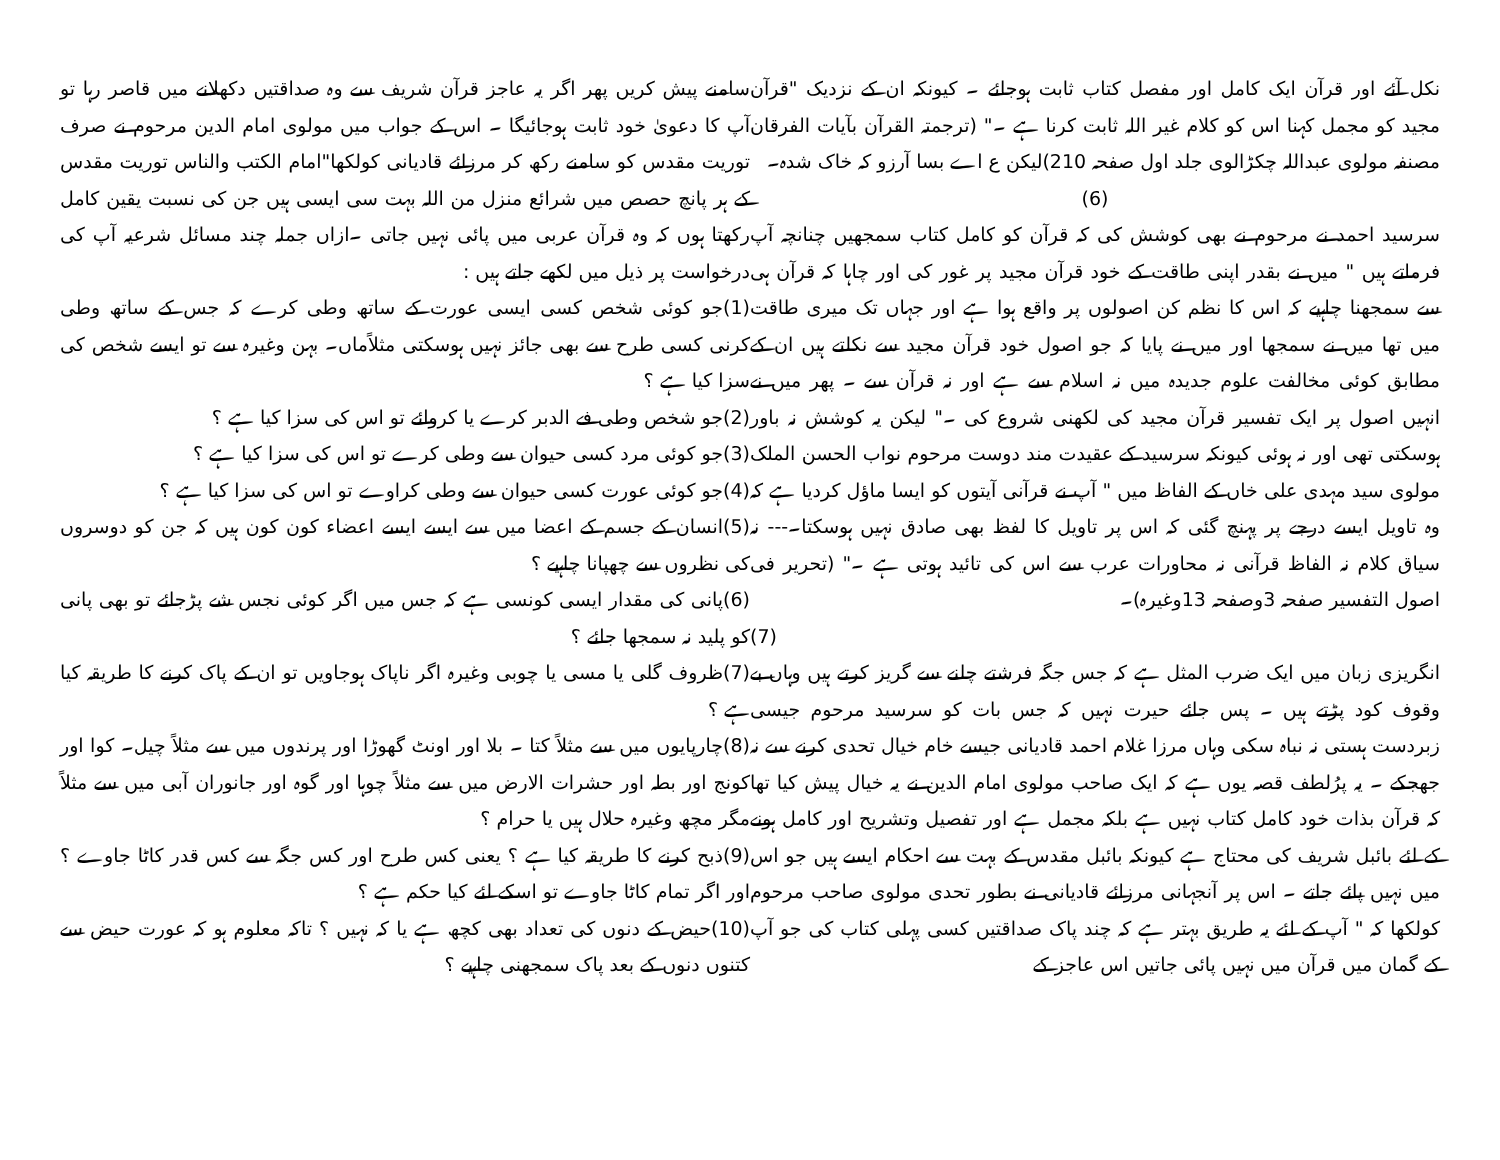نکل آئے اور قرآن ایک کامل اور مفصل کتاب ثابت ہوجائے ۔ کیونکہ ان کے نزدیک "قرآن مجید کو مجمل کہنا اس کو کلام غیر اللہ ثابت کرنا ہے ۔" (ترجمتہ القرآن بآیات الفرقان مصنفہ مولوی عبداللہ چکڑالوی جلد اول صفحہ 210)لیکن ع اے بسا آرزو کہ خاک شدہ۔
(6)
سرسید احمد نے مرحوم نے بھی کوشش کی کہ قرآن کو کامل کتاب سمجھیں چنانچہ آپ فرماتے ہیں " میں نے بقدر اپنی طاقت کے خود قرآن مجید پر غور کی اور چاہا کہ قرآن ہی سے سمجھنا چاہیے کہ اس کا نظم کن اصولوں پر واقع ہوا ہے اور جہاں تک میری طاقت میں تھا میں نے سمجھا اور میں نے پایا کہ جو اصول خود قرآن مجید سے نکلتے ہیں ان کے مطابق کوئی مخالفت علوم جدیدہ میں نہ اسلام سے ہے اور نہ قرآن سے ۔ پھر میں نے انہیں اصول پر ایک تفسیر قرآن مجید کی لکھنی شروع کی ۔" لیکن یہ کوشش نہ باور ہوسکتی تھی اور نہ ہوئی کیونکہ سرسید کے عقیدت مند دوست مرحوم نواب الحسن الملک مولوی سید مہدی علی خاں کے الفاظ میں " آپ نے قرآنی آیتوں کو ایسا ماؤل کردیا ہے کہ وہ تاویل ایسے درجے پر پہنچ گئی کہ اس پر تاویل کا لفظ بھی صادق نہیں ہوسکتا۔--- نہ سیاق کلام نہ الفاظ قرآنی نہ محاورات عرب سے اس کی تائید ہوتی ہے ۔" (تحریر فی اصول التفسیر صفحہ 3وصفحہ 13وغیرہ)۔
(7)
انگریزی زبان میں ایک ضرب المثل ہے کہ جس جگہ فرشتے چلنے سے گریز کرتے ہیں وہاں بے وقوف کود پڑتے ہیں ۔ پس جائے حیرت نہیں کہ جس بات کو سرسید مرحوم جیسی زبردست ہستی نہ نباہ سکی وہاں مرزا غلام احمد قادیانی جیسے خام خیال تحدی کرنے سے نہ جھجکے ۔ یہ پرُلطف قصہ یوں ہے کہ ایک صاحب مولوی امام الدین نے یہ خیال پیش کیا تھا کہ قرآن بذات خود کامل کتاب نہیں ہے بلکہ مجمل ہے اور تفصیل وتشریح اور کامل ہونے کے لئے بائبل شریف کی محتاج ہے کیونکہ بائبل مقدس کے بہت سے احکام ایسے ہیں جو اس میں نہیں پائے جاتے ۔ اس پر آنجہانی مرزائے قادیانی نے بطور تحدی مولوی صاحب مرحوم کولکھا کہ " آپ کے لئے یہ طریق بہتر ہے کہ چند پاک صداقتیں کسی پہلی کتاب کی جو آپ کے گمان میں قرآن میں نہیں پائی جاتیں اس عاجز کے
سامنے پیش کریں پھر اگر یہ عاجز قرآن شریف سے وہ صداقتیں دکھلانے میں قاصر رہا تو آپ کا دعویٰ خود ثابت ہوجائیگا ۔ اس کے جواب میں مولوی امام الدین مرحوم نے صرف توریت مقدس کو سامنے رکھ کر مرزائے قادیانی کولکھا"امام الکتب والناس توریت مقدس کے ہر پانچ حصص میں شرائع منزل من اللہ بہت سی ایسی ہیں جن کی نسبت یقین کامل رکھتا ہوں کہ وہ قرآن عربی میں پائی نہیں جاتی ۔ازاں جملہ چند مسائل شرعیہ آپ کی درخواست پر ذیل میں لکھے جاتے ہیں :
(1)جو کوئی شخص کسی ایسی عورت کے ساتھ وطی کرے کہ جس کے ساتھ وطی کرنی کسی طرح سے بھی جائز نہیں ہوسکتی مثلاًماں۔ بہن وغیرہ سے تو ایسے شخص کی سزا کیا ہے ؟
(2)جو شخص وطی فے الدبر کرے یا کروائے تو اس کی سزا کیا ہے ؟
(3)جو کوئی مرد کسی حیوان سے وطی کرے تو اس کی سزا کیا ہے ؟
(4)جو کوئی عورت کسی حیوان سے وطی کراوے تو اس کی سزا کیا ہے ؟
(5)انسان کے جسم کے اعضا میں سے ایسے ایسے اعضاء کون کون ہیں کہ جن کو دوسروں کی نظروں سے چھپانا چاہیے ؟
(6)پانی کی مقدار ایسی کونسی ہے کہ جس میں اگر کوئی نجس شے پڑجائے تو بھی پانی کو پلید نہ سمجھا جائے ؟
(7)ظروف گلی یا مسی یا چوبی وغیرہ اگر ناپاک ہوجاویں تو ان کے پاک کرنے کا طریقہ کیا ہے ؟
(8)چارپایوں میں سے مثلاً کتا ۔ بلا اور اونٹ گھوڑا اور پرندوں میں سے مثلاً چیل۔ کوا اور کونج اور بطہ اور حشرات الارض میں سے مثلاً چوہا اور گوہ اور جانوران آبی میں سے مثلاً مگر مچھ وغیرہ حلال ہیں یا حرام ؟
(9)ذبح کرنے کا طریقہ کیا ہے ؟ یعنی کس طرح اور کس جگہ سے کس قدر کاٹا جاوے ؟ اور اگر تمام کاٹا جاوے تو اسکے لئے کیا حکم ہے ؟
(10)حیض کے دنوں کی تعداد بھی کچھ ہے یا کہ نہیں ؟ تاکہ معلوم ہو کہ عورت حیض سے کتنوں دنوں کے بعد پاک سمجھنی چاہیے ؟